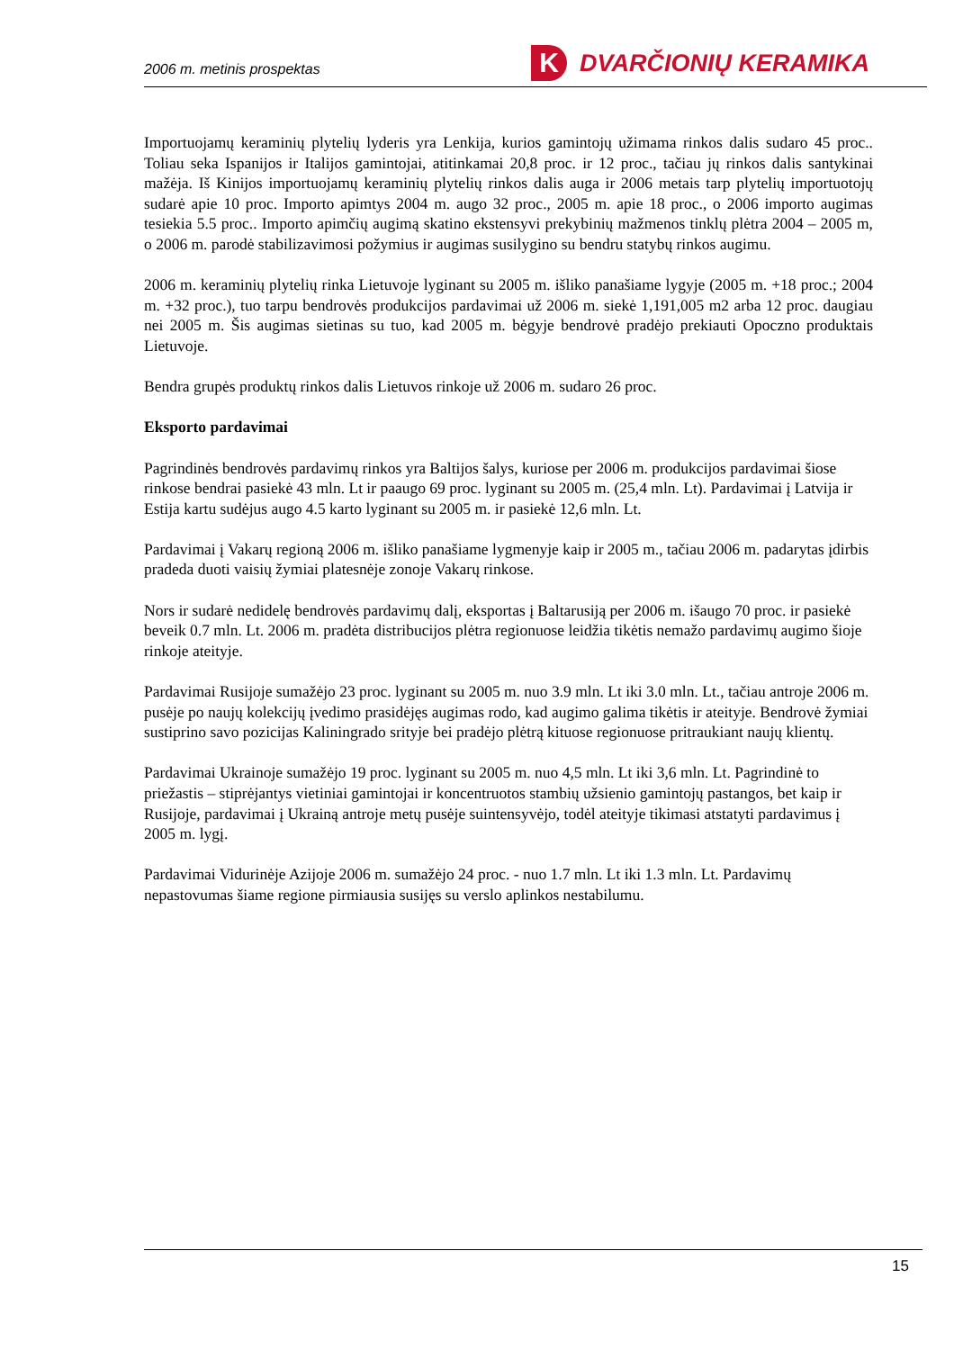2006 m. metinis prospektas K DVARČIONIŲ KERAMIKA
Importuojamų keraminių plytelių lyderis yra Lenkija, kurios gamintojų užimama rinkos dalis sudaro 45 proc.. Toliau seka Ispanijos ir Italijos gamintojai, atitinkamai 20,8 proc. ir 12 proc., tačiau jų rinkos dalis santykinai mažėja. Iš Kinijos importuojamų keraminių plytelių rinkos dalis auga ir 2006 metais tarp plytelių importuotojų sudarė apie 10 proc. Importo apimtys 2004 m. augo 32 proc., 2005 m. apie 18 proc., o 2006 importo augimas tesiekia 5.5 proc.. Importo apimčių augimą skatino ekstensyvi prekybinių mažmenos tinklų plėtra 2004 – 2005 m, o 2006 m. parodė stabilizavimosi požymius ir augimas susilygino su bendru statybų rinkos augimu.
2006 m. keraminių plytelių rinka Lietuvoje lyginant su 2005 m. išliko panašiame lygyje (2005 m. +18 proc.; 2004 m. +32 proc.), tuo tarpu bendrovės produkcijos pardavimai už 2006 m. siekė 1,191,005 m2 arba 12 proc. daugiau nei 2005 m. Šis augimas sietinas su tuo, kad 2005 m. bėgyje bendrovė pradėjo prekiauti Opoczno produktais Lietuvoje.
Bendra grupės produktų rinkos dalis Lietuvos rinkoje už 2006 m. sudaro 26 proc.
Eksporto pardavimai
Pagrindinės bendrovės pardavimų rinkos yra Baltijos šalys, kuriose per 2006 m. produkcijos pardavimai šiose rinkose bendrai pasiekė 43 mln. Lt ir paaugo 69 proc. lyginant su 2005 m. (25,4 mln. Lt). Pardavimai į Latvija ir Estija kartu sudėjus augo 4.5 karto lyginant su 2005 m. ir pasiekė 12,6 mln. Lt.
Pardavimai į Vakarų regioną 2006 m. išliko panašiame lygmenyje kaip ir 2005 m., tačiau 2006 m. padarytas įdirbis pradeda duoti vaisių žymiai platesnėje zonoje Vakarų rinkose.
Nors ir sudarė nedidelę bendrovės pardavimų dalį, eksportas į Baltarusiją per 2006 m. išaugo 70 proc. ir pasiekė beveik 0.7 mln. Lt. 2006 m. pradėta distribucijos plėtra regionuose leidžia tikėtis nemažo pardavimų augimo šioje rinkoje ateityje.
Pardavimai Rusijoje sumažėjo 23 proc. lyginant su 2005 m. nuo 3.9 mln. Lt iki 3.0 mln. Lt., tačiau antroje 2006 m. pusėje po naujų kolekcijų įvedimo prasidėjęs augimas rodo, kad augimo galima tikėtis ir ateityje. Bendrovė žymiai sustiprino savo pozicijas Kaliningrado srityje bei pradėjo plėtrą kituose regionuose pritraukiant naujų klientų.
Pardavimai Ukrainoje sumažėjo 19 proc. lyginant su 2005 m. nuo 4,5 mln. Lt iki 3,6 mln. Lt. Pagrindinė to priežastis – stiprėjantys vietiniai gamintojai ir koncentruotos stambių užsienio gamintojų pastangos, bet kaip ir Rusijoje, pardavimai į Ukrainą antroje metų pusėje suintensyvėjo, todėl ateityje tikimasi atstatyti pardavimus į 2005 m. lygį.
Pardavimai Vidurinėje Azijoje 2006 m. sumažėjo 24 proc. - nuo 1.7 mln. Lt iki 1.3 mln. Lt. Pardavimų nepastovumas šiame regione pirmiausia susijęs su verslo aplinkos nestabilumu.
15